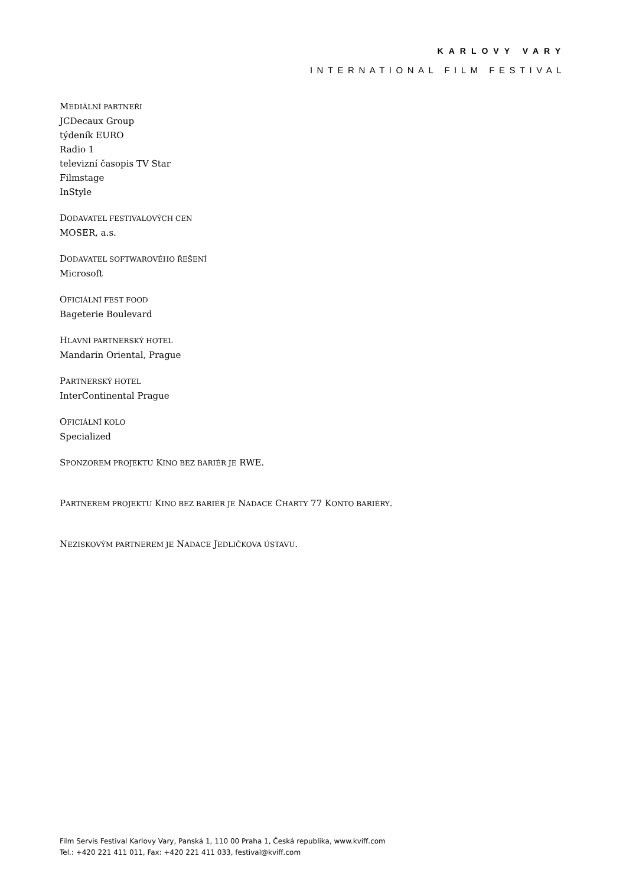KARLOVY VARY
INTERNATIONAL FILM FESTIVAL
MEDIÁLNÍ PARTNEŘI
JCDecaux Group
týdeník EURO
Radio 1
televizní časopis TV Star
Filmstage
InStyle
DODAVATEL FESTIVALOVÝCH CEN
MOSER, a.s.
DODAVATEL SOFTWAROVÉHO ŘEŠENÍ
Microsoft
OFICIÁLNÍ FEST FOOD
Bageterie Boulevard
HLAVNÍ PARTNERSKÝ HOTEL
Mandarin Oriental, Prague
PARTNERSKÝ HOTEL
InterContinental Prague
OFICIÁLNÍ KOLO
Specialized
SPONZOREM PROJEKTU KINO BEZ BARIÉR JE RWE.
PARTNEREM PROJEKTU KINO BEZ BARIÉR JE NADACE CHARTY 77 KONTO BARIÉRY.
NEZISKOVÝM PARTNEREM JE NADACE JEDLIČKOVA ÚSTAVU.
Film Servis Festival Karlovy Vary, Panská 1, 110 00 Praha 1, Česká republika, www.kviff.com
Tel.: +420 221 411 011, Fax: +420 221 411 033, festival@kviff.com